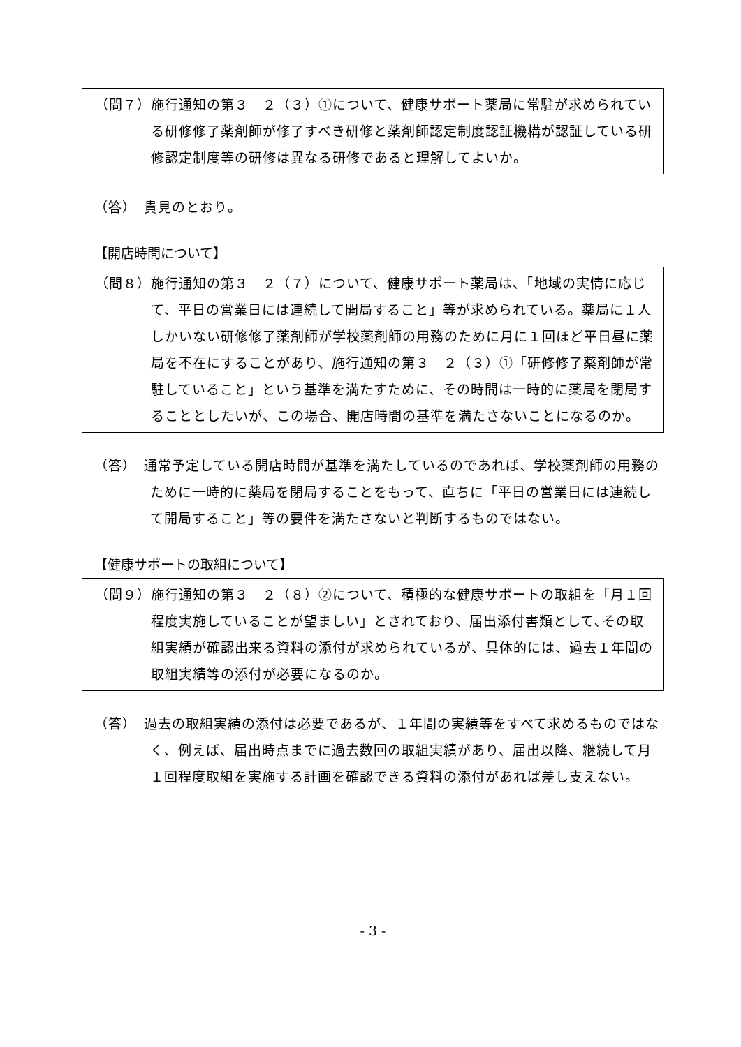（問７）施行通知の第３　２（３）①について、健康サポート薬局に常駐が求められている研修修了薬剤師が修了すべき研修と薬剤師認定制度認証機構が認証している研修認定制度等の研修は異なる研修であると理解してよいか。
（答）　貴見のとおり。
【開店時間について】
（問８）施行通知の第３　２（７）について、健康サポート薬局は、「地域の実情に応じて、平日の営業日には連続して開局すること」等が求められている。薬局に１人しかいない研修修了薬剤師が学校薬剤師の用務のために月に１回ほど平日昼に薬局を不在にすることがあり、施行通知の第３　２（３）①「研修修了薬剤師が常駐していること」という基準を満たすために、その時間は一時的に薬局を閉局することとしたいが、この場合、開店時間の基準を満たさないことになるのか。
（答）　通常予定している開店時間が基準を満たしているのであれば、学校薬剤師の用務のために一時的に薬局を閉局することをもって、直ちに「平日の営業日には連続して開局すること」等の要件を満たさないと判断するものではない。
【健康サポートの取組について】
（問９）施行通知の第３　２（８）②について、積極的な健康サポートの取組を「月１回程度実施していることが望ましい」とされており、届出添付書類として､その取組実績が確認出来る資料の添付が求められているが、具体的には、過去１年間の取組実績等の添付が必要になるのか。
（答）　過去の取組実績の添付は必要であるが、１年間の実績等をすべて求めるものではなく、例えば、届出時点までに過去数回の取組実績があり、届出以降、継続して月１回程度取組を実施する計画を確認できる資料の添付があれば差し支えない。
- 3 -